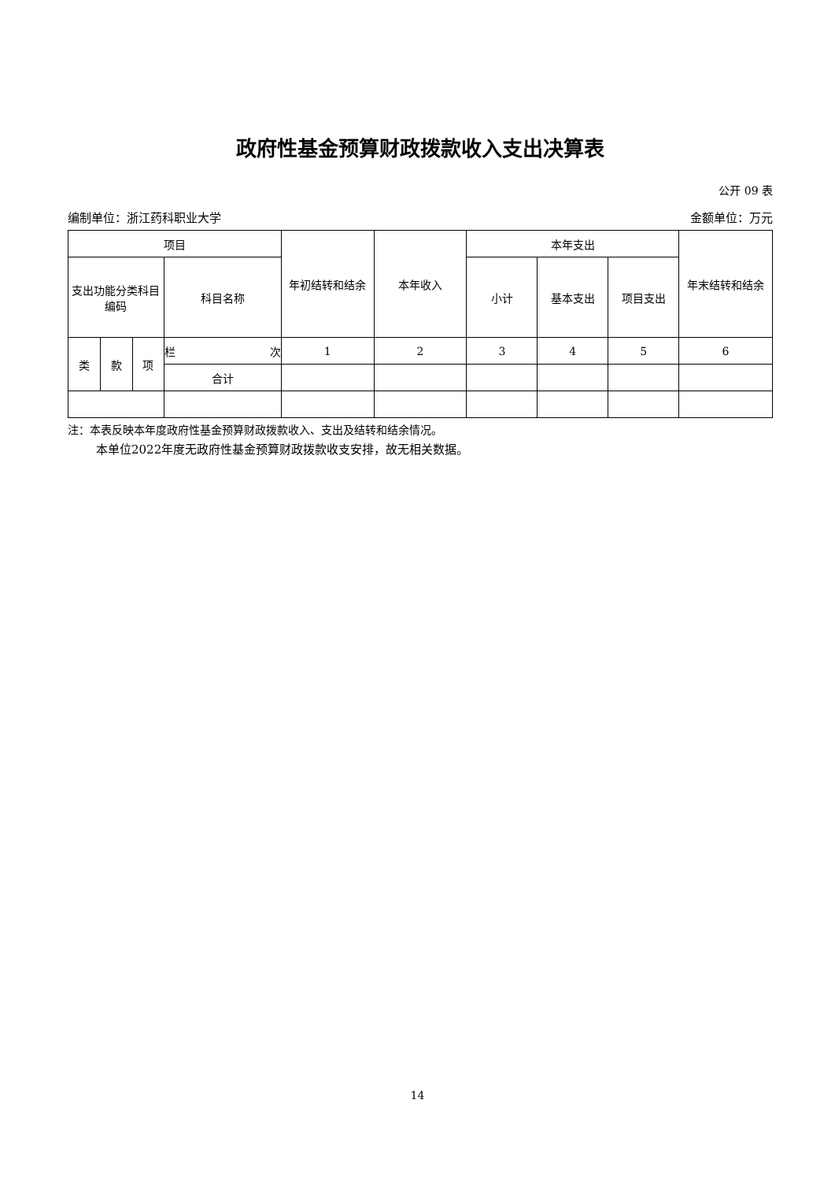政府性基金预算财政拨款收入支出决算表
公开 09 表
编制单位：浙江药科职业大学 金额单位：万元
| 项目 | | | | 年初结转和结余 | 本年收入 | 本年支出 | | | 年末结转和结余 |
| --- | --- | --- | --- | --- | --- | --- | --- | --- | --- |
| 支出功能分类科目编码 | | | 科目名称 | | | 小计 | 基本支出 | 项目支出 | |
| 类 | 款 | 项 | 栏 次 | 1 | 2 | 3 | 4 | 5 | 6 |
| | | | 合计 | | | | | | |
注：本表反映本年度政府性基金预算财政拨款收入、支出及结转和结余情况。
本单位2022年度无政府性基金预算财政拨款收支安排，故无相关数据。
14